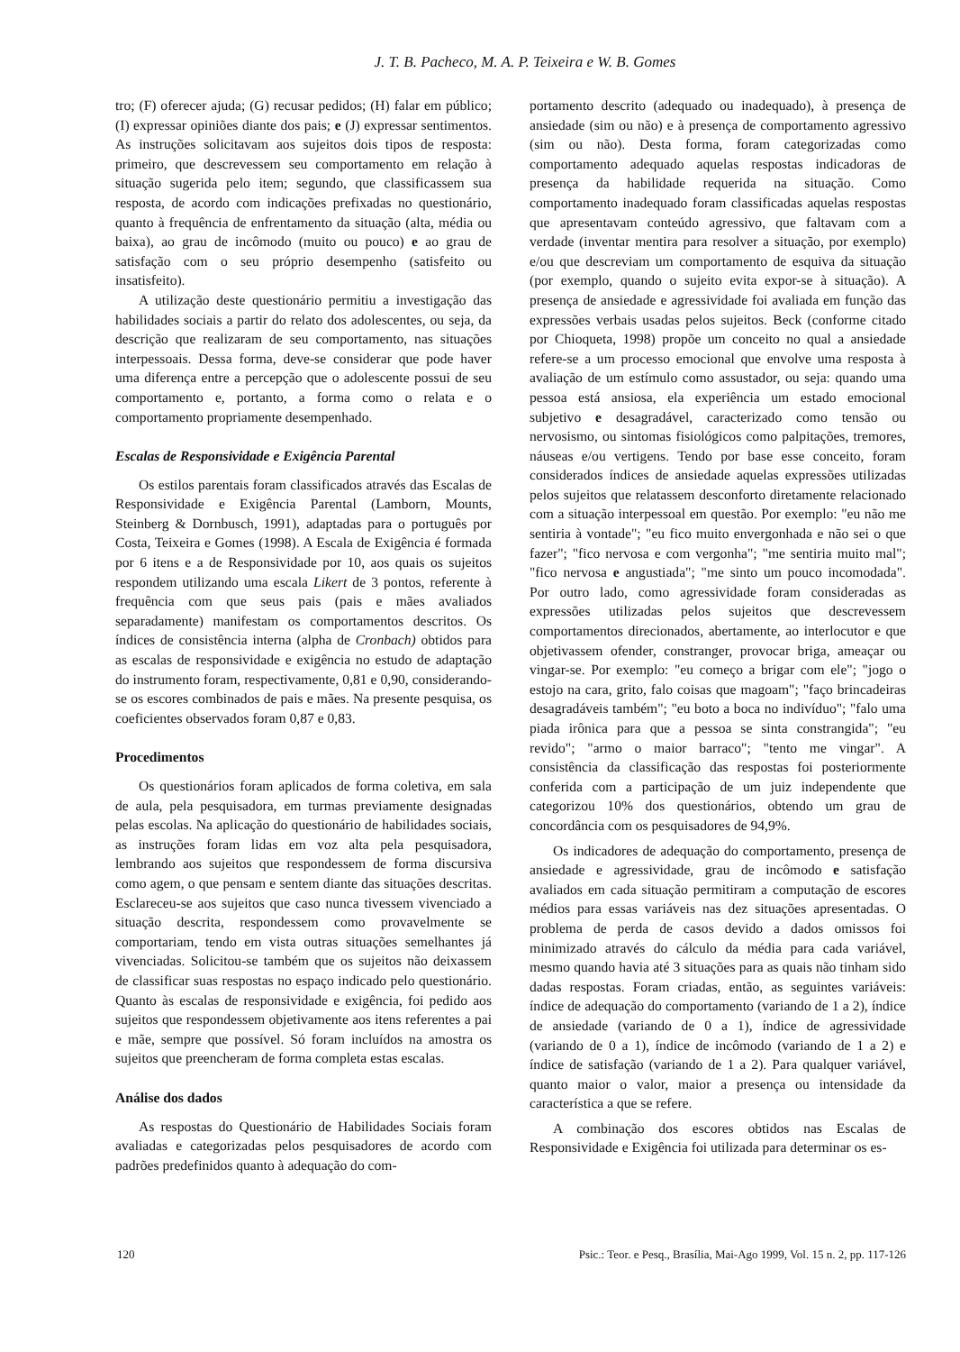J. T. B. Pacheco, M. A. P. Teixeira e W. B. Gomes
tro; (F) oferecer ajuda; (G) recusar pedidos; (H) falar em público; (I) expressar opiniões diante dos pais; e (J) expressar sentimentos. As instruções solicitavam aos sujeitos dois tipos de resposta: primeiro, que descrevessem seu comportamento em relação à situação sugerida pelo item; segundo, que classificassem sua resposta, de acordo com indicações prefixadas no questionário, quanto à frequência de enfrentamento da situação (alta, média ou baixa), ao grau de incômodo (muito ou pouco) e ao grau de satisfação com o seu próprio desempenho (satisfeito ou insatisfeito).
A utilização deste questionário permitiu a investigação das habilidades sociais a partir do relato dos adolescentes, ou seja, da descrição que realizaram de seu comportamento, nas situações interpessoais. Dessa forma, deve-se considerar que pode haver uma diferença entre a percepção que o adolescente possui de seu comportamento e, portanto, a forma como o relata e o comportamento propriamente desempenhado.
Escalas de Responsividade e Exigência Parental
Os estilos parentais foram classificados através das Escalas de Responsividade e Exigência Parental (Lamborn, Mounts, Steinberg & Dornbusch, 1991), adaptadas para o português por Costa, Teixeira e Gomes (1998). A Escala de Exigência é formada por 6 itens e a de Responsividade por 10, aos quais os sujeitos respondem utilizando uma escala Likert de 3 pontos, referente à frequência com que seus pais (pais e mães avaliados separadamente) manifestam os comportamentos descritos. Os índices de consistência interna (alpha de Cronbach) obtidos para as escalas de responsividade e exigência no estudo de adaptação do instrumento foram, respectivamente, 0,81 e 0,90, considerando-se os escores combinados de pais e mães. Na presente pesquisa, os coeficientes observados foram 0,87 e 0,83.
Procedimentos
Os questionários foram aplicados de forma coletiva, em sala de aula, pela pesquisadora, em turmas previamente designadas pelas escolas. Na aplicação do questionário de habilidades sociais, as instruções foram lidas em voz alta pela pesquisadora, lembrando aos sujeitos que respondessem de forma discursiva como agem, o que pensam e sentem diante das situações descritas. Esclareceu-se aos sujeitos que caso nunca tivessem vivenciado a situação descrita, respondessem como provavelmente se comportariam, tendo em vista outras situações semelhantes já vivenciadas. Solicitou-se também que os sujeitos não deixassem de classificar suas respostas no espaço indicado pelo questionário. Quanto às escalas de responsividade e exigência, foi pedido aos sujeitos que respondessem objetivamente aos itens referentes a pai e mãe, sempre que possível. Só foram incluídos na amostra os sujeitos que preencheram de forma completa estas escalas.
Análise dos dados
As respostas do Questionário de Habilidades Sociais foram avaliadas e categorizadas pelos pesquisadores de acordo com padrões predefinidos quanto à adequação do com-
portamento descrito (adequado ou inadequado), à presença de ansiedade (sim ou não) e à presença de comportamento agressivo (sim ou não). Desta forma, foram categorizadas como comportamento adequado aquelas respostas indicadoras de presença da habilidade requerida na situação. Como comportamento inadequado foram classificadas aquelas respostas que apresentavam conteúdo agressivo, que faltavam com a verdade (inventar mentira para resolver a situação, por exemplo) e/ou que descreviam um comportamento de esquiva da situação (por exemplo, quando o sujeito evita expor-se à situação). A presença de ansiedade e agressividade foi avaliada em função das expressões verbais usadas pelos sujeitos. Beck (conforme citado por Chioqueta, 1998) propõe um conceito no qual a ansiedade refere-se a um processo emocional que envolve uma resposta à avaliação de um estímulo como assustador, ou seja: quando uma pessoa está ansiosa, ela experiência um estado emocional subjetivo e desagradável, caracterizado como tensão ou nervosismo, ou sintomas fisiológicos como palpitações, tremores, náuseas e/ou vertigens. Tendo por base esse conceito, foram considerados índices de ansiedade aquelas expressões utilizadas pelos sujeitos que relatassem desconforto diretamente relacionado com a situação interpessoal em questão. Por exemplo: "eu não me sentiria à vontade"; "eu fico muito envergonhada e não sei o que fazer"; "fico nervosa e com vergonha"; "me sentiria muito mal"; "fico nervosa e angustiada"; "me sinto um pouco incomodada". Por outro lado, como agressividade foram consideradas as expressões utilizadas pelos sujeitos que descrevessem comportamentos direcionados, abertamente, ao interlocutor e que objetivassem ofender, constranger, provocar briga, ameaçar ou vingar-se. Por exemplo: "eu começo a brigar com ele"; "jogo o estojo na cara, grito, falo coisas que magoam"; "faço brincadeiras desagradáveis também"; "eu boto a boca no indivíduo"; "falo uma piada irônica para que a pessoa se sinta constrangida"; "eu revido"; "armo o maior barraco"; "tento me vingar". A consistência da classificação das respostas foi posteriormente conferida com a participação de um juiz independente que categorizou 10% dos questionários, obtendo um grau de concordância com os pesquisadores de 94,9%.
Os indicadores de adequação do comportamento, presença de ansiedade e agressividade, grau de incômodo e satisfação avaliados em cada situação permitiram a computação de escores médios para essas variáveis nas dez situações apresentadas. O problema de perda de casos devido a dados omissos foi minimizado através do cálculo da média para cada variável, mesmo quando havia até 3 situações para as quais não tinham sido dadas respostas. Foram criadas, então, as seguintes variáveis: índice de adequação do comportamento (variando de 1 a 2), índice de ansiedade (variando de 0 a 1), índice de agressividade (variando de 0 a 1), índice de incômodo (variando de 1 a 2) e índice de satisfação (variando de 1 a 2). Para qualquer variável, quanto maior o valor, maior a presença ou intensidade da característica a que se refere.
A combinação dos escores obtidos nas Escalas de Responsividade e Exigência foi utilizada para determinar os es-
120 Psic.: Teor. e Pesq., Brasília, Mai-Ago 1999, Vol. 15 n. 2, pp. 117-126